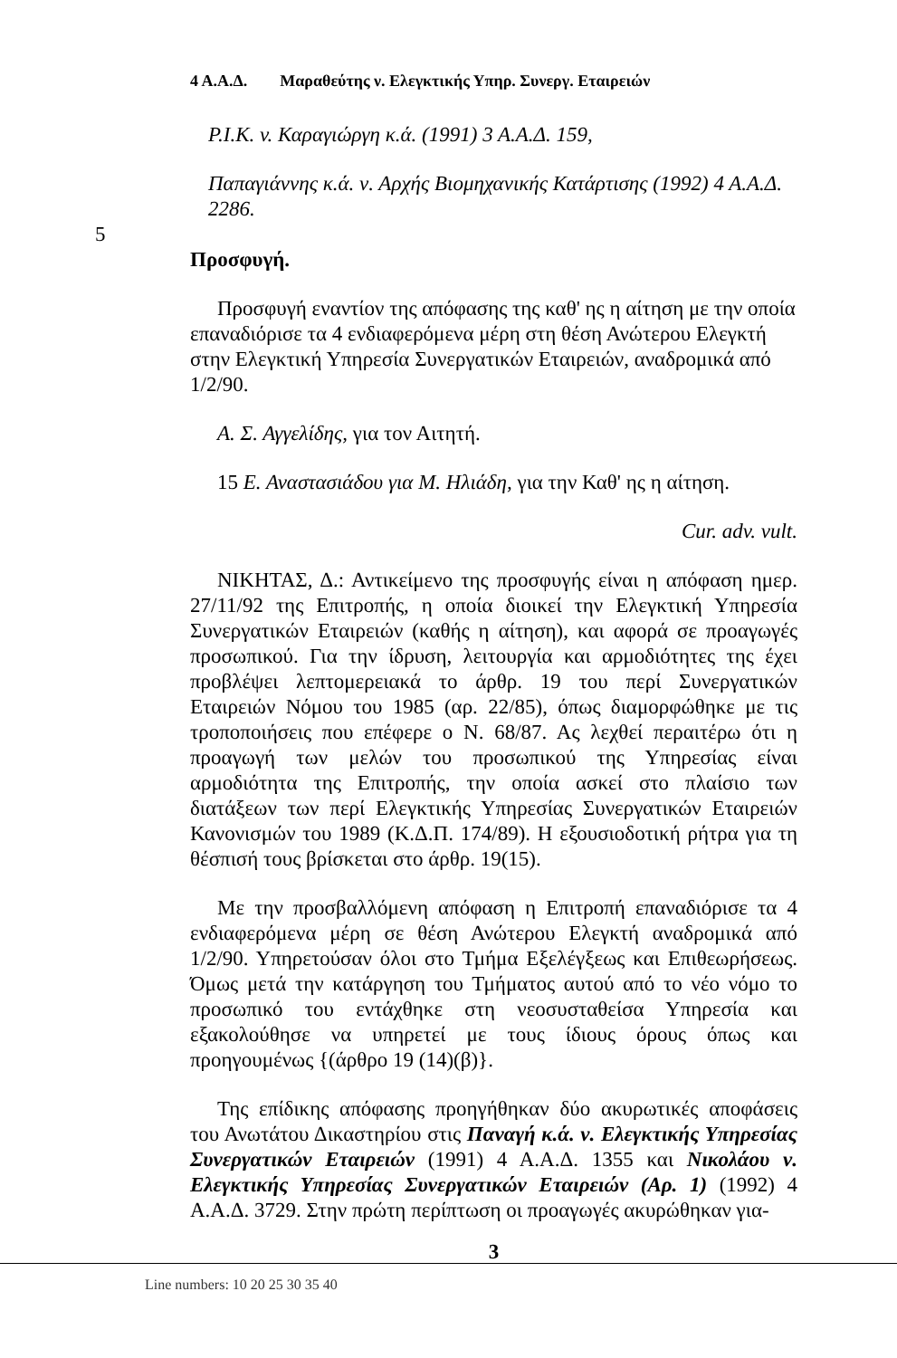4 Α.Α.Δ. Μαραθεύτης ν. Ελεγκτικής Υπηρ. Συνεργ. Εταιρειών
P.I.K. v. Καραγιώργη κ.ά. (1991) 3 Α.Α.Δ. 159,
Παπαγιάννης κ.ά. ν. Αρχής Βιομηχανικής Κατάρτισης (1992) 4 Α.Α.Δ. 2286.
5
Προσφυγή.
Προσφυγή εναντίον της απόφασης της καθ' ης η αίτηση με την οποία επαναδιόρισε τα 4 ενδιαφερόμενα μέρη στη θέση Ανώτερου Ελεγκτή στην Ελεγκτική Υπηρεσία Συνεργατικών Εταιρειών, αναδρομικά από 1/2/90. 10
Α. Σ. Αγγελίδης, για τον Αιτητή.
15 Ε. Αναστασιάδου για Μ. Ηλιάδη, για την Καθ' ης η αίτηση.
Cur. adv. vult.
ΝΙΚΗΤΑΣ, Δ.: Αντικείμενο της προσφυγής είναι η απόφαση ημερ. 27/11/92 της Επιτροπής, η οποία διοικεί την Ελεγκτική Υπηρεσία Συνεργατικών Εταιρειών (καθής η αίτηση), και αφορά σε προαγωγές προσωπικού. Για την ίδρυση, λειτουργία και αρμοδιότητες της έχει προβλέψει λεπτομερειακά το άρθρ. 19 του περί Συνεργατικών Εταιρειών Νόμου του 1985 (αρ. 22/85), όπως διαμορφώθηκε με τις τροποποιήσεις που επέφερε ο Ν. 68/87. Ας λεχθεί περαιτέρω ότι η προαγωγή των μελών του προσωπικού της Υπηρεσίας είναι αρμοδιότητα της Επιτροπής, την οποία ασκεί στο πλαίσιο των διατάξεων των περί Ελεγκτικής Υπηρεσίας Συνεργατικών Εταιρειών Κανονισμών του 1989 (Κ.Δ.Π. 174/89). Η εξουσιοδοτική ρήτρα για τη θέσπισή τους βρίσκεται στο άρθρ. 19(15).
Με την προσβαλλόμενη απόφαση η Επιτροπή επαναδιόρισε τα 4 ενδιαφερόμενα μέρη σε θέση Ανώτερου Ελεγκτή αναδρομικά από 1/2/90. Υπηρετούσαν όλοι στο Τμήμα Εξελέγξεως και Επιθεωρήσεως. Όμως μετά την κατάργηση του Τμήματος αυτού από το νέο νόμο το προσωπικό του εντάχθηκε στη νεοσυσταθείσα Υπηρεσία και εξακολούθησε να υπηρετεί με τους ίδιους όρους όπως και προηγουμένως {(άρθρο 19 (14)(β)}.
Της επίδικης απόφασης προηγήθηκαν δύο ακυρωτικές αποφάσεις του Ανωτάτου Δικαστηρίου στις Παναγή κ.ά. ν. Ελεγκτικής Υπηρεσίας Συνεργατικών Εταιρειών (1991) 4 Α.Α.Δ. 1355 και Νικολάου ν. Ελεγκτικής Υπηρεσίας Συνεργατικών Εταιρειών (Αρ. 1) (1992) 4 Α.Α.Δ. 3729. Στην πρώτη περίπτωση οι προαγωγές ακυρώθηκαν για-
3
Line numbers: 10 20 25 30 35 40